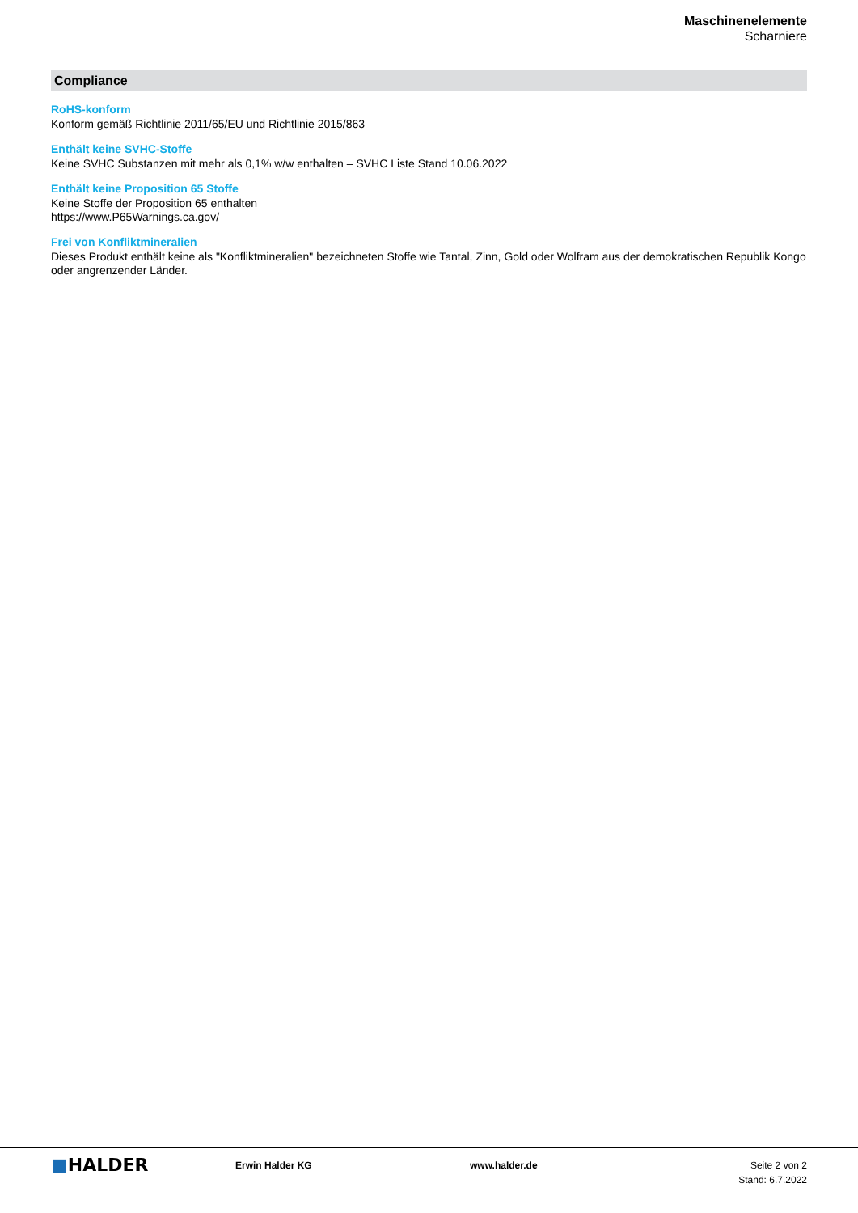Maschinenelemente
Scharniere
Compliance
RoHS-konform
Konform gemäß Richtlinie 2011/65/EU und Richtlinie 2015/863
Enthält keine SVHC-Stoffe
Keine SVHC Substanzen mit mehr als 0,1% w/w enthalten – SVHC Liste Stand 10.06.2022
Enthält keine Proposition 65 Stoffe
Keine Stoffe der Proposition 65 enthalten
https://www.P65Warnings.ca.gov/
Frei von Konfliktmineralien
Dieses Produkt enthält keine als "Konfliktmineralien" bezeichneten Stoffe wie Tantal, Zinn, Gold oder Wolfram aus der demokratischen Republik Kongo oder angrenzender Länder.
■HALDER
Erwin Halder KG www.halder.de Seite 2 von 2
Stand: 6.7.2022